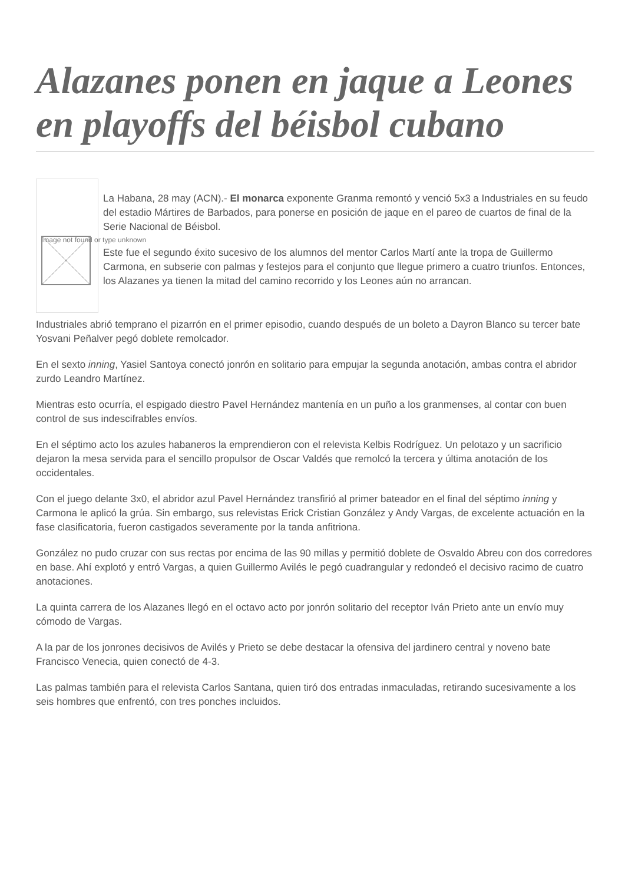Alazanes ponen en jaque a Leones en playoffs del béisbol cubano
Image not found or type unknown
La Habana, 28 may (ACN).- El monarca exponente Granma remontó y venció 5x3 a Industriales en su feudo del estadio Mártires de Barbados, para ponerse en posición de jaque en el pareo de cuartos de final de la Serie Nacional de Béisbol.
Este fue el segundo éxito sucesivo de los alumnos del mentor Carlos Martí ante la tropa de Guillermo Carmona, en subserie con palmas y festejos para el conjunto que llegue primero a cuatro triunfos. Entonces, los Alazanes ya tienen la mitad del camino recorrido y los Leones aún no arrancan.
Industriales abrió temprano el pizarrón en el primer episodio, cuando después de un boleto a Dayron Blanco su tercer bate Yosvani Peñalver pegó doblete remolcador.
En el sexto inning, Yasiel Santoya conectó jonrón en solitario para empujar la segunda anotación, ambas contra el abridor zurdo Leandro Martínez.
Mientras esto ocurría, el espigado diestro Pavel Hernández mantenía en un puño a los granmenses, al contar con buen control de sus indescifrables envíos.
En el séptimo acto los azules habaneros la emprendieron con el relevista Kelbis Rodríguez. Un pelotazo y un sacrificio dejaron la mesa servida para el sencillo propulsor de Oscar Valdés que remolcó la tercera y última anotación de los occidentales.
Con el juego delante 3x0, el abridor azul Pavel Hernández transfirió al primer bateador en el final del séptimo inning y Carmona le aplicó la grúa. Sin embargo, sus relevistas Erick Cristian González y Andy Vargas, de excelente actuación en la fase clasificatoria, fueron castigados severamente por la tanda anfitriona.
González no pudo cruzar con sus rectas por encima de las 90 millas y permitió doblete de Osvaldo Abreu con dos corredores en base. Ahí explotó y entró Vargas, a quien Guillermo Avilés le pegó cuadrangular y redondeó el decisivo racimo de cuatro anotaciones.
La quinta carrera de los Alazanes llegó en el octavo acto por jonrón solitario del receptor Iván Prieto ante un envío muy cómodo de Vargas.
A la par de los jonrones decisivos de Avilés y Prieto se debe destacar la ofensiva del jardinero central y noveno bate Francisco Venecia, quien conectó de 4-3.
Las palmas también para el relevista Carlos Santana, quien tiró dos entradas inmaculadas, retirando sucesivamente a los seis hombres que enfrentó, con tres ponches incluidos.